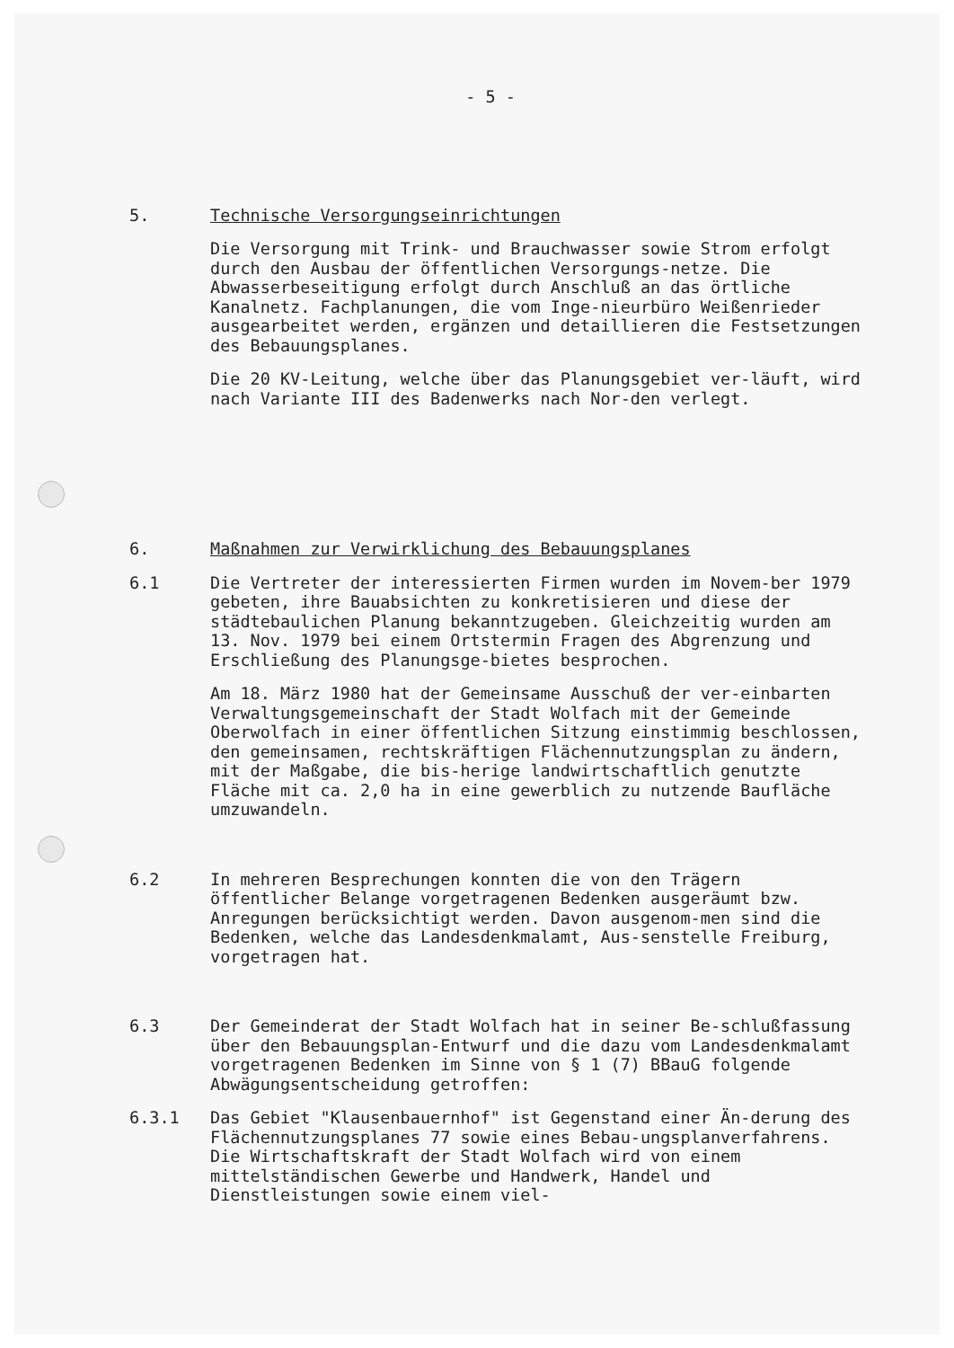- 5 -
5. Technische Versorgungseinrichtungen
Die Versorgung mit Trink- und Brauchwasser sowie Strom erfolgt durch den Ausbau der öffentlichen Versorgungs-netze. Die Abwasserbeseitigung erfolgt durch Anschluß an das örtliche Kanalnetz. Fachplanungen, die vom Inge-nieurbüro Weißenrieder ausgearbeitet werden, ergänzen und detaillieren die Festsetzungen des Bebauungsplanes.
Die 20 KV-Leitung, welche über das Planungsgebiet ver-läuft, wird nach Variante III des Badenwerks nach Nor-den verlegt.
6. Maßnahmen zur Verwirklichung des Bebauungsplanes
6.1 Die Vertreter der interessierten Firmen wurden im Novem-ber 1979 gebeten, ihre Bauabsichten zu konkretisieren und diese der städtebaulichen Planung bekanntzugeben. Gleichzeitig wurden am 13. Nov. 1979 bei einem Ortstermin Fragen des Abgrenzung und Erschließung des Planungsge-bietes besprochen.
Am 18. März 1980 hat der Gemeinsame Ausschuß der ver-einbarten Verwaltungsgemeinschaft der Stadt Wolfach mit der Gemeinde Oberwolfach in einer öffentlichen Sitzung einstimmig beschlossen, den gemeinsamen, rechtskräftigen Flächennutzungsplan zu ändern, mit der Maßgabe, die bis-herige landwirtschaftlich genutzte Fläche mit ca. 2,0 ha in eine gewerblich zu nutzende Baufläche umzuwandeln.
6.2 In mehreren Besprechungen konnten die von den Trägern öffentlicher Belange vorgetragenen Bedenken ausgeräumt bzw. Anregungen berücksichtigt werden. Davon ausgenom-men sind die Bedenken, welche das Landesdenkmalamt, Aus-senstelle Freiburg, vorgetragen hat.
6.3 Der Gemeinderat der Stadt Wolfach hat in seiner Be-schlußfassung über den Bebauungsplan-Entwurf und die dazu vom Landesdenkmalamt vorgetragenen Bedenken im Sinne von § 1 (7) BBauG folgende Abwägungsentscheidung getroffen:
6.3.1 Das Gebiet "Klausenbauernhof" ist Gegenstand einer Än-derung des Flächennutzungsplanes 77 sowie eines Bebau-ungsplanverfahrens. Die Wirtschaftskraft der Stadt Wolfach wird von einem mittelständischen Gewerbe und Handwerk, Handel und Dienstleistungen sowie einem viel-